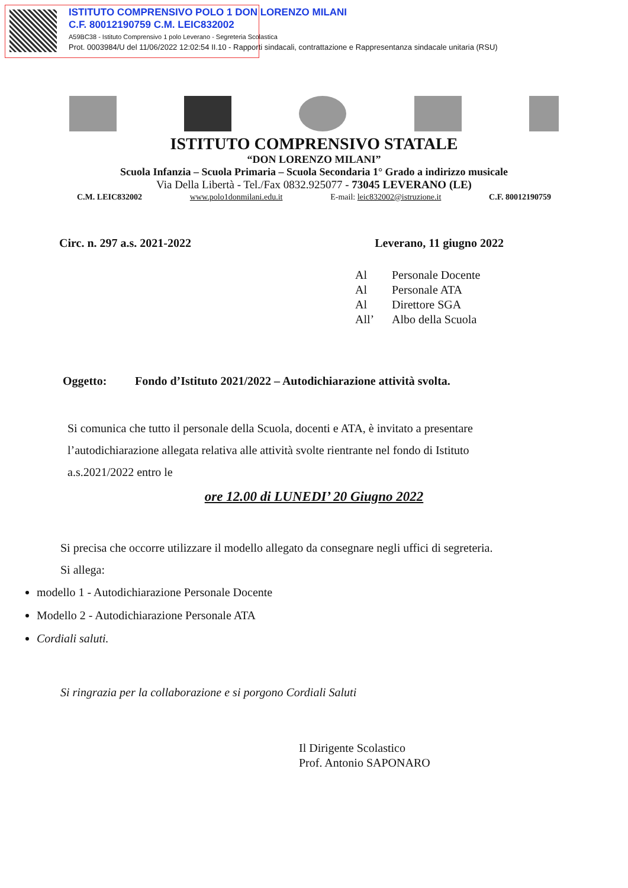ISTITUTO COMPRENSIVO POLO 1 DON LORENZO MILANI
C.F. 80012190759 C.M. LEIC832002
A59BC38 - Istituto Comprensivo 1 polo Leverano - Segreteria Scolastica
Prot. 0003984/U del 11/06/2022 12:02:54 II.10 - Rapporti sindacali, contrattazione e Rappresentanza sindacale unitaria (RSU)
ISTITUTO COMPRENSIVO STATALE
“DON LORENZO MILANI”
Scuola Infanzia – Scuola Primaria – Scuola Secondaria 1° Grado a indirizzo musicale
Via Della Libertà - Tel./Fax 0832.925077 - 73045 LEVERANO (LE)
C.M. LEIC832002 www.polo1donmilani.edu.it E-mail: leic832002@istruzione.it C.F. 80012190759
Circ. n. 297 a.s. 2021-2022 Leverano, 11 giugno 2022
Al Personale Docente
Al Personale ATA
Al Direttore SGA
All’ Albo della Scuola
Oggetto: Fondo d’Istituto 2021/2022 – Autodichiarazione attività svolta.
Si comunica che tutto il personale della Scuola, docenti e ATA, è invitato a presentare l’autodichiarazione allegata relativa alle attività svolte rientrante nel fondo di Istituto a.s.2021/2022 entro le
ore 12.00 di LUNEDI’ 20 Giugno 2022
Si precisa che occorre utilizzare il modello allegato da consegnare negli uffici di segreteria.
Si allega:
modello 1 - Autodichiarazione Personale Docente
Modello 2 - Autodichiarazione Personale ATA
Cordiali saluti.
Si ringrazia per la collaborazione e si porgono Cordiali Saluti
Il Dirigente Scolastico
Prof. Antonio SAPONARO